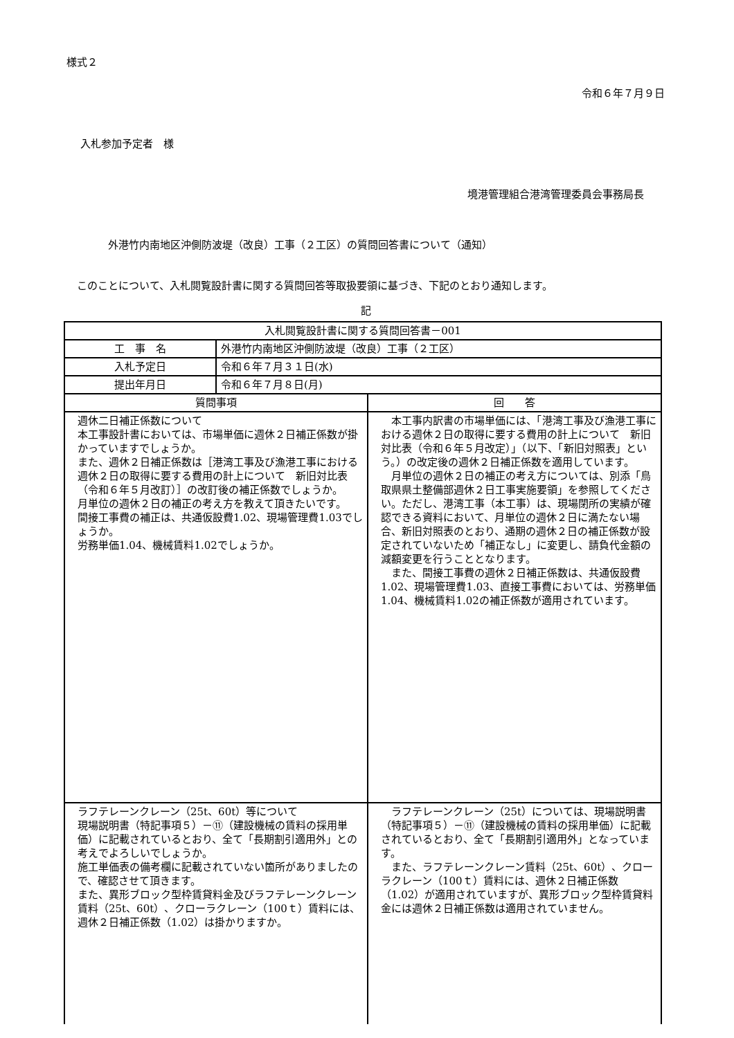様式２
令和６年７月９日
入札参加予定者　様
境港管理組合港湾管理委員会事務局長
外港竹内南地区沖側防波堤（改良）工事（２工区）の質問回答書について（通知）
　このことについて、入札閲覧設計書に関する質問回答等取扱要領に基づき、下記のとおり通知します。
記
| 入札閲覧設計書に関する質問回答書－001 | | |
| --- | --- | --- |
| 工 事 名 | 外港竹内南地区沖側防波堤（改良）工事（２工区） | |
| 入札予定日 | 令和６年７月３１日(水) | |
| 提出年月日 | 令和６年７月８日(月) | |
| 質問事項 | | 回 答 |
| 週休二日補正係数について 本工事設計書においては、市場単価に週休２日補正係数が掛かっていますでしょうか。 また、週休２日補正係数は［港湾工事及び漁港工事における週休２日の取得に要する費用の計上について 新旧対比表（令和６年５月改訂）］の改訂後の補正係数でしょうか。 月単位の週休２日の補正の考え方を教えて頂きたいです。 間接工事費の補正は、共通仮設費1.02、現場管理費1.03でしょうか。 労務単価1.04、機械賃料1.02でしょうか。 | | 本工事内訳書の市場単価には、「港湾工事及び漁港工事における週休２日の取得に要する費用の計上について 新旧対比表（令和６年５月改定）」（以下、「新旧対照表」という。）の改定後の週休２日補正係数を適用しています。 月単位の週休２日の補正の考え方については、別添「鳥取県県土整備部週休２日工事実施要領」を参照してください。ただし、港湾工事（本工事）は、現場閉所の実績が確認できる資料において、月単位の週休２日に満たない場合、新旧対照表のとおり、通期の週休２日の補正係数が設定されていないため「補正なし」に変更し、請負代金額の減額変更を行うこととなります。 また、間接工事費の週休２日補正係数は、共通仮設費1.02、現場管理費1.03、直接工事費においては、労務単価1.04、機械賃料1.02の補正係数が適用されています。 |
| ラフテレーンクレーン（25t、60t）等について 現場説明書（特記事項５）－⑪（建設機械の賃料の採用単価）に記載されているとおり、全て「長期割引適用外」との考えでよろしいでしょうか。 施工単価表の備考欄に記載されていない箇所がありましたので、確認させて頂きます。 また、異形ブロック型枠賃貸料金及びラフテレーンクレーン賃料（25t、60t）、クローラクレーン（100ｔ）賃料には、週休２日補正係数（1.02）は掛かりますか。 | | ラフテレーンクレーン（25t）については、現場説明書（特記事項５）－⑪（建設機械の賃料の採用単価）に記載されているとおり、全て「長期割引適用外」となっています。 また、ラフテレーンクレーン賃料（25t、60t）、クローラクレーン（100ｔ）賃料には、週休２日補正係数（1.02）が適用されていますが、異形ブロック型枠賃貸料金には週休２日補正係数は適用されていません。 |